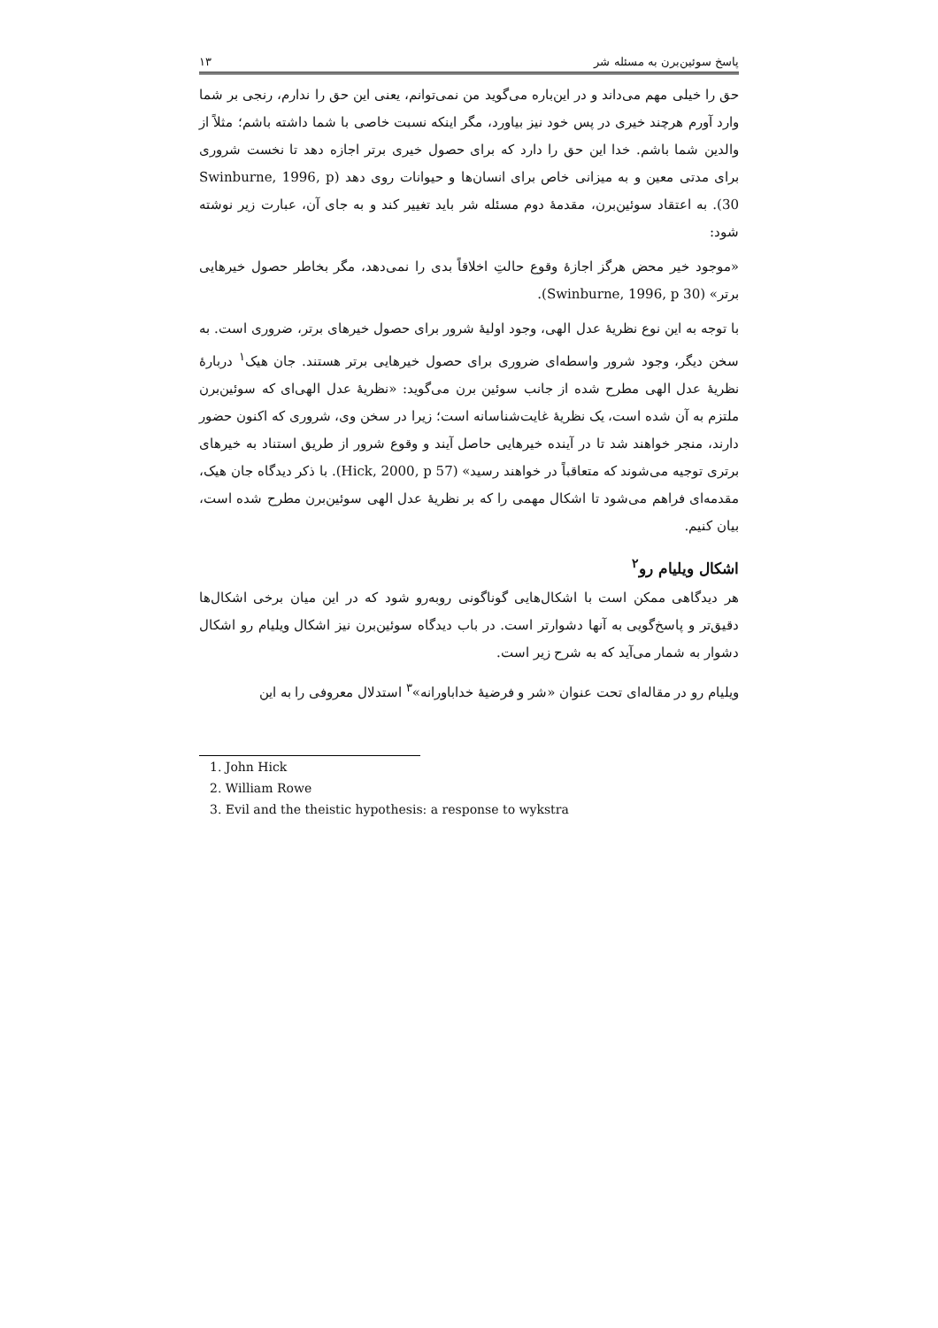پاسخ سوئین‌برن به مسئله شر ۱۳
حق را خیلی مهم می‌داند و در این‌باره می‌گوید من نمی‌توانم، یعنی این حق را ندارم، رنجی بر شما وارد آورم هرچند خیری در پس خود نیز بیاورد، مگر اینکه نسبت خاصی با شما داشته باشم؛ مثلاً از والدین شما باشم. خدا این حق را دارد که برای حصول خیری برتر اجازه دهد تا نخست شروری برای مدتی معین و به میزانی خاص برای انسان‌ها و حیوانات روی دهد (Swinburne, 1996, p 30). به اعتقاد سوئین‌برن، مقدمهٔ دوم مسئله شر باید تغییر کند و به جای آن، عبارت زیر نوشته شود:
«موجود خیر محض هرگز اجازهٔ وقوع حالتِ اخلاقاً بدی را نمی‌دهد، مگر بخاطر حصول خیرهایی برتر» (Swinburne, 1996, p 30).
با توجه به این نوع نظریهٔ عدل الهی، وجود اولیهٔ شرور برای حصول خیرهای برتر، ضروری است. به سخن دیگر، وجود شرور واسطه‌ای ضروری برای حصول خیرهایی برتر هستند. جان هیک<sup>۱</sup> دربارهٔ نظریهٔ عدل الهی مطرح شده از جانب سوئین برن می‌گوید: «نظریهٔ عدل الهی‌ای که سوئین‌برن ملتزم به آن شده است، یک نظریهٔ غایت‌شناسانه است؛ زیرا در سخن وی، شروری که اکنون حضور دارند، منجر خواهند شد تا در آینده خیرهایی حاصل آیند و وقوع شرور از طریق استناد به خیرهای برتری توجیه می‌شوند که متعاقباً در خواهند رسید» (Hick, 2000, p 57). با ذکر دیدگاه جان هیک، مقدمه‌ای فراهم می‌شود تا اشکال مهمی را که بر نظریهٔ عدل الهی سوئین‌برن مطرح شده است، بیان کنیم.
اشکال ویلیام رو<sup>۲</sup>
هر دیدگاهی ممکن است با اشکال‌هایی گوناگونی روبه‌رو شود که در این میان برخی اشکال‌ها دقیق‌تر و پاسخ‌گویی به آنها دشوارتر است. در باب دیدگاه سوئین‌برن نیز اشکال ویلیام رو اشکال دشوار به شمار می‌آید که به شرح زیر است.
ویلیام رو در مقاله‌ای تحت عنوان «شر و فرضیهٔ خداباورانه»<sup>۳</sup> استدلال معروفی را به این
1. John Hick
2. William Rowe
3. Evil and the theistic hypothesis: a response to wykstra